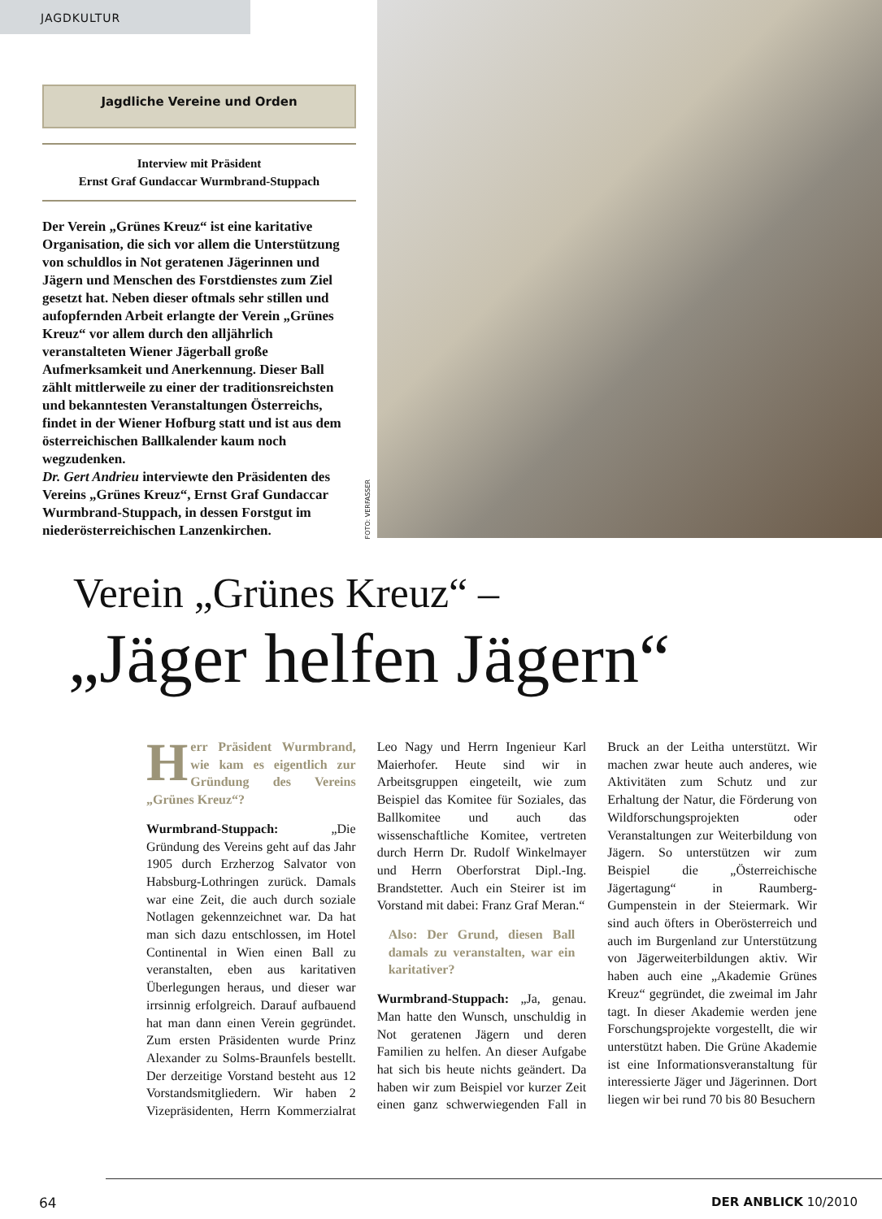JAGDKULTUR
Jagdliche Vereine und Orden
Interview mit Präsident
Ernst Graf Gundaccar Wurmbrand-Stuppach
Der Verein „Grünes Kreuz“ ist eine karitative Organisation, die sich vor allem die Unterstützung von schuldlos in Not geratenen Jägerinnen und Jägern und Menschen des Forstdienstes zum Ziel gesetzt hat. Neben dieser oftmals sehr stillen und aufopfernden Arbeit erlangte der Verein „Grünes Kreuz“ vor allem durch den alljährlich veranstalteten Wiener Jägerball große Aufmerksamkeit und Anerkennung. Dieser Ball zählt mittlerweile zu einer der traditionsreichsten und bekanntesten Veranstaltungen Österreichs, findet in der Wiener Hofburg statt und ist aus dem österreichischen Ballkalender kaum noch wegzudenken.
Dr. Gert Andrieu interviewte den Präsidenten des Vereins „Grünes Kreuz“, Ernst Graf Gundaccar Wurmbrand-Stuppach, in dessen Forstgut im niederösterreichischen Lanzenkirchen.
FOTO: VERFASSER
Verein „Grünes Kreuz“ –
„Jäger helfen Jägern“
Herr Präsident Wurmbrand, wie kam es eigentlich zur Gründung des Vereins „Grünes Kreuz“?
Wurmbrand-Stuppach: „Die Gründung des Vereins geht auf das Jahr 1905 durch Erzherzog Salvator von Habsburg-Lothringen zurück. Damals war eine Zeit, die auch durch soziale Notlagen gekennzeichnet war. Da hat man sich dazu entschlossen, im Hotel Continental in Wien einen Ball zu veranstalten, eben aus karitativen Überlegungen heraus, und dieser war irrsinnig erfolgreich. Darauf aufbauend hat man dann einen Verein gegründet. Zum ersten Präsidenten wurde Prinz Alexander zu Solms-Braunfels bestellt. Der derzeitige Vorstand besteht aus 12 Vorstandsmitgliedern. Wir haben 2 Vizepräsidenten, Herrn Kommerzialrat Leo Nagy und Herrn Ingenieur Karl Maierhofer. Heute sind wir in Arbeitsgruppen eingeteilt, wie zum Beispiel das Komitee für Soziales, das Ballkomitee und auch das wissenschaftliche Komitee, vertreten durch Herrn Dr. Rudolf Winkelmayer und Herrn Oberforstrat Dipl.-Ing. Brandstetter. Auch ein Steirer ist im Vorstand mit dabei: Franz Graf Meran.“
Also: Der Grund, diesen Ball damals zu veranstalten, war ein karitativer?
Wurmbrand-Stuppach: „Ja, genau. Man hatte den Wunsch, unschuldig in Not geratenen Jägern und deren Familien zu helfen. An dieser Aufgabe hat sich bis heute nichts geändert. Da haben wir zum Beispiel vor kurzer Zeit einen ganz schwerwiegenden Fall in Bruck an der Leitha unterstützt. Wir machen zwar heute auch anderes, wie Aktivitäten zum Schutz und zur Erhaltung der Natur, die Förderung von Wildforschungsprojekten oder Veranstaltungen zur Weiterbildung von Jägern. So unterstützen wir zum Beispiel die „Österreichische Jägertagung“ in Raumberg-Gumpenstein in der Steiermark. Wir sind auch öfters in Oberösterreich und auch im Burgenland zur Unterstützung von Jägerweiterbildungen aktiv. Wir haben auch eine „Akademie Grünes Kreuz“ gegründet, die zweimal im Jahr tagt. In dieser Akademie werden jene Forschungsprojekte vorgestellt, die wir unterstützt haben. Die Grüne Akademie ist eine Informationsveranstaltung für interessierte Jäger und Jägerinnen. Dort liegen wir bei rund 70 bis 80 Besuchern
64 DER ANBLICK 10/2010